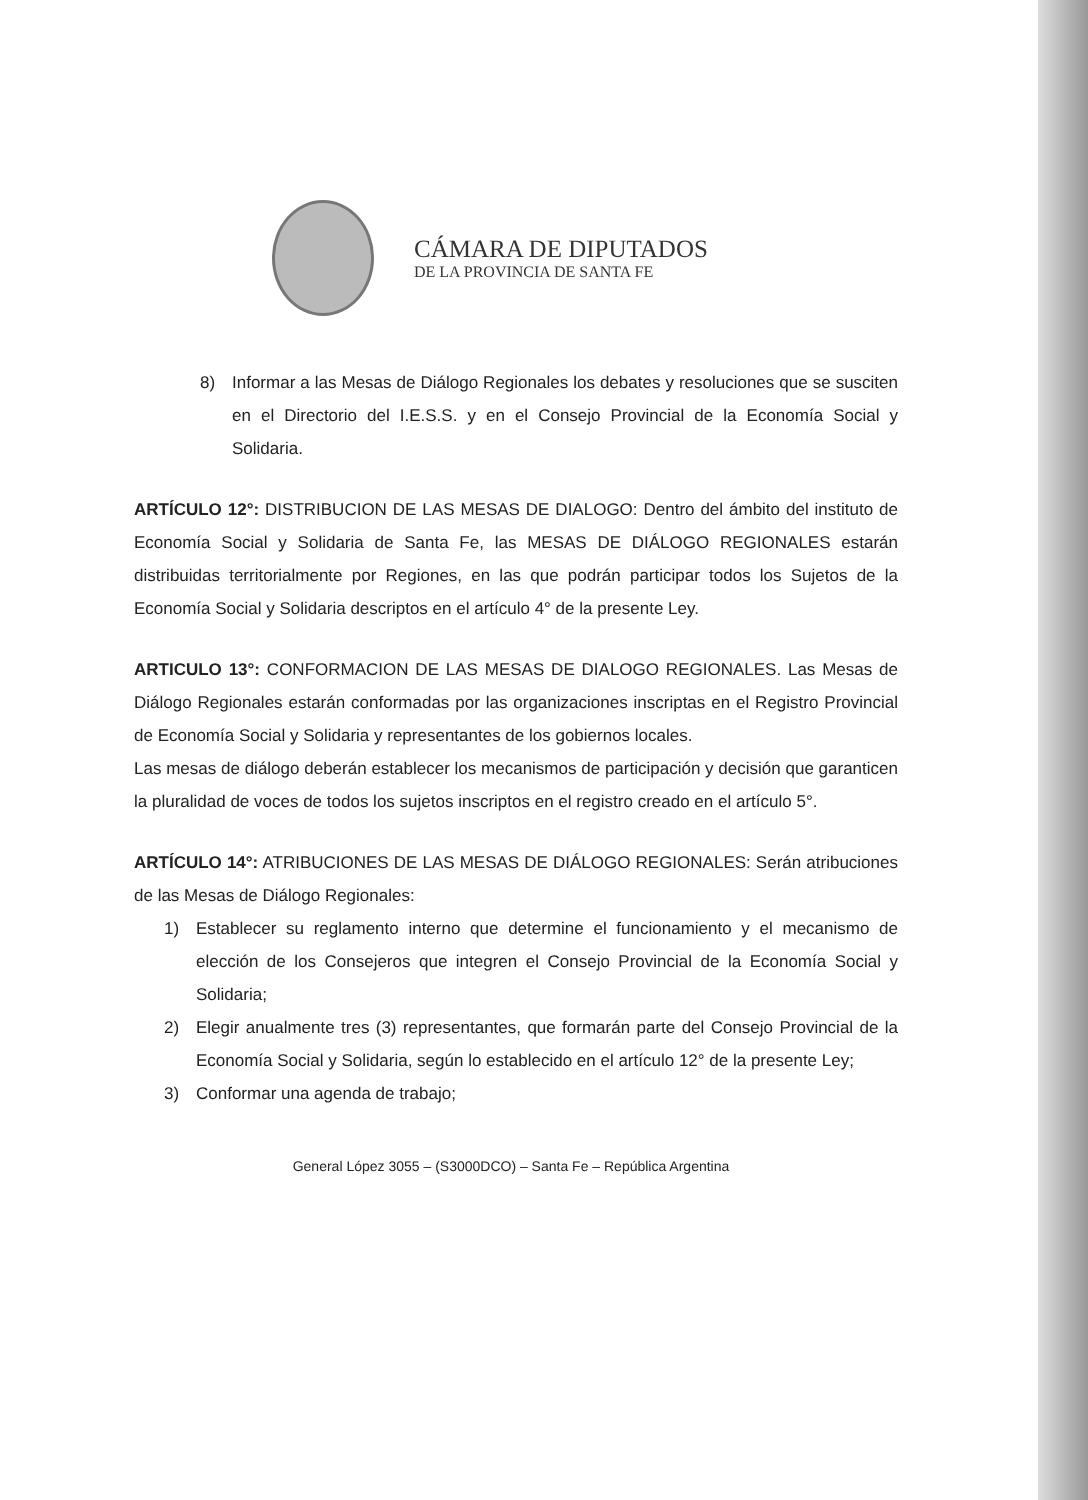CÁMARA DE DIPUTADOS
DE LA PROVINCIA DE SANTA FE
8) Informar a las Mesas de Diálogo Regionales los debates y resoluciones que se susciten en el Directorio del I.E.S.S. y en el Consejo Provincial de la Economía Social y Solidaria.
ARTÍCULO 12°: DISTRIBUCION DE LAS MESAS DE DIALOGO: Dentro del ámbito del instituto de Economía Social y Solidaria de Santa Fe, las MESAS DE DIÁLOGO REGIONALES estarán distribuidas territorialmente por Regiones, en las que podrán participar todos los Sujetos de la Economía Social y Solidaria descriptos en el artículo 4° de la presente Ley.
ARTICULO 13°: CONFORMACION DE LAS MESAS DE DIALOGO REGIONALES. Las Mesas de Diálogo Regionales estarán conformadas por las organizaciones inscriptas en el Registro Provincial de Economía Social y Solidaria y representantes de los gobiernos locales.
Las mesas de diálogo deberán establecer los mecanismos de participación y decisión que garanticen la pluralidad de voces de todos los sujetos inscriptos en el registro creado en el artículo 5°.
ARTÍCULO 14°: ATRIBUCIONES DE LAS MESAS DE DIÁLOGO REGIONALES: Serán atribuciones de las Mesas de Diálogo Regionales:
1) Establecer su reglamento interno que determine el funcionamiento y el mecanismo de elección de los Consejeros que integren el Consejo Provincial de la Economía Social y Solidaria;
2) Elegir anualmente tres (3) representantes, que formarán parte del Consejo Provincial de la Economía Social y Solidaria, según lo establecido en el artículo 12° de la presente Ley;
3) Conformar una agenda de trabajo;
General López 3055 – (S3000DCO) – Santa Fe – República Argentina